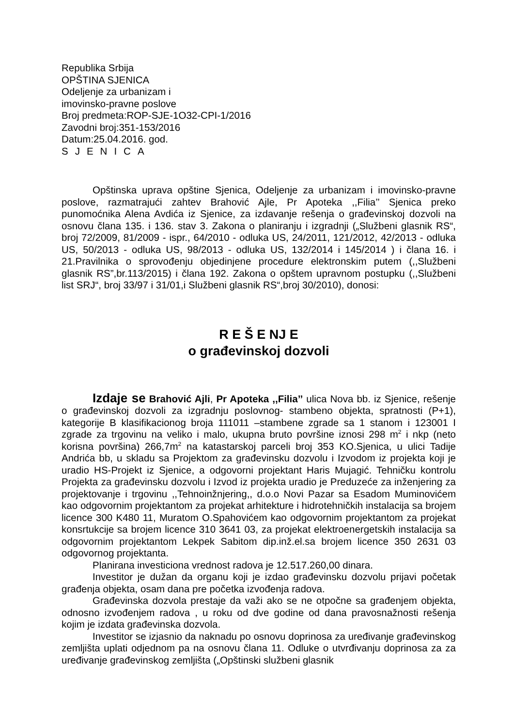Republika Srbija
OPŠTINA SJENICA
Odeljenje za urbanizam i
imovinsko-pravne poslove
Broj predmeta:ROP-SJE-1O32-CPI-1/2016
Zavodni broj:351-153/2016
Datum:25.04.2016. god.
SJENICA
Opštinska uprava opštine Sjenica, Odeljenje za urbanizam i imovinsko-pravne poslove, razmatrajući zahtev Brahović Ajle, Pr Apoteka ,,Filia’’ Sjenica preko punomoćnika Alena Avdića iz Sjenice, za izdavanje rešenja o građevinskoj dozvoli na osnovu člana 135. i 136. stav 3. Zakona o planiranju i izgradnji („Službeni glasnik RS“, broj 72/2009, 81/2009 - ispr., 64/2010 - odluka US, 24/2011, 121/2012, 42/2013 - odluka US, 50/2013 - odluka US, 98/2013 - odluka US, 132/2014 i 145/2014 ) i člana 16. i 21.Pravilnika o sprovođenju objedinjene procedure elektronskim putem (,,Službeni glasnik RS”,br.113/2015) i člana 192. Zakona o opštem upravnom postupku (,,Službeni list SRJ“, broj 33/97 i 31/01,i Službeni glasnik RS“,broj 30/2010), donosi:
R E Š E NJ E
o građevinskoj dozvoli
Izdaje se Brahović Ajli, Pr Apoteka ,,Filia’’ ulica Nova bb. iz Sjenice, rešenje o građevinskoj dozvoli za izgradnju poslovnog- stambeno objekta, spratnosti (P+1), kategorije B klasifikacionog broja 111011 –stambene zgrade sa 1 stanom i 123001 I zgrade za trgovinu na veliko i malo, ukupna bruto površine iznosi 298 m<sup>2</sup> i nkp (neto korisna površina) 266,7m<sup>2</sup> na katastarskoj parceli broj 353 KO.Sjenica, u ulici Tadije Andrića bb, u skladu sa Projektom za građevinsku dozvolu i Izvodom iz projekta koji je uradio HS-Projekt iz Sjenice, a odgovorni projektant Haris Mujagić. Tehničku kontrolu Projekta za građevinsku dozvolu i Izvod iz projekta uradio je Preduzeće za inženjering za projektovanje i trgovinu ,,Tehnoinžnjering,, d.o.o Novi Pazar sa Esadom Muminovićem kao odgovornim projektantom za projekat arhitekture i hidrotehničkih instalacija sa brojem licence 300 K480 11, Muratom O.Spahovićem kao odgovornim projektantom za projekat konsrtukcije sa brojem licence 310 3641 03, za projekat elektroenergetskih instalacija sa odgovornim projektantom Lekpek Sabitom dip.inž.el.sa brojem licence 350 2631 03 odgovornog projektanta.
Planirana investiciona vrednost radova je 12.517.260,00 dinara.
Investitor je dužan da organu koji je izdao građevinsku dozvolu prijavi početak građenja objekta, osam dana pre početka izvođenja radova.
Građevinska dozvola prestaje da važi ako se ne otpočne sa građenjem objekta, odnosno izvođenjem radova , u roku od dve godine od dana pravosnažnosti rešenja kojim je izdata građevinska dozvola.
Investitor se izjasnio da naknadu po osnovu doprinosa za uređivanje građevinskog zemljišta uplati odjednom pa na osnovu člana 11. Odluke o utvrđivanju doprinosa za za uređivanje građevinskog zemljišta („Opštinski službeni glasnik